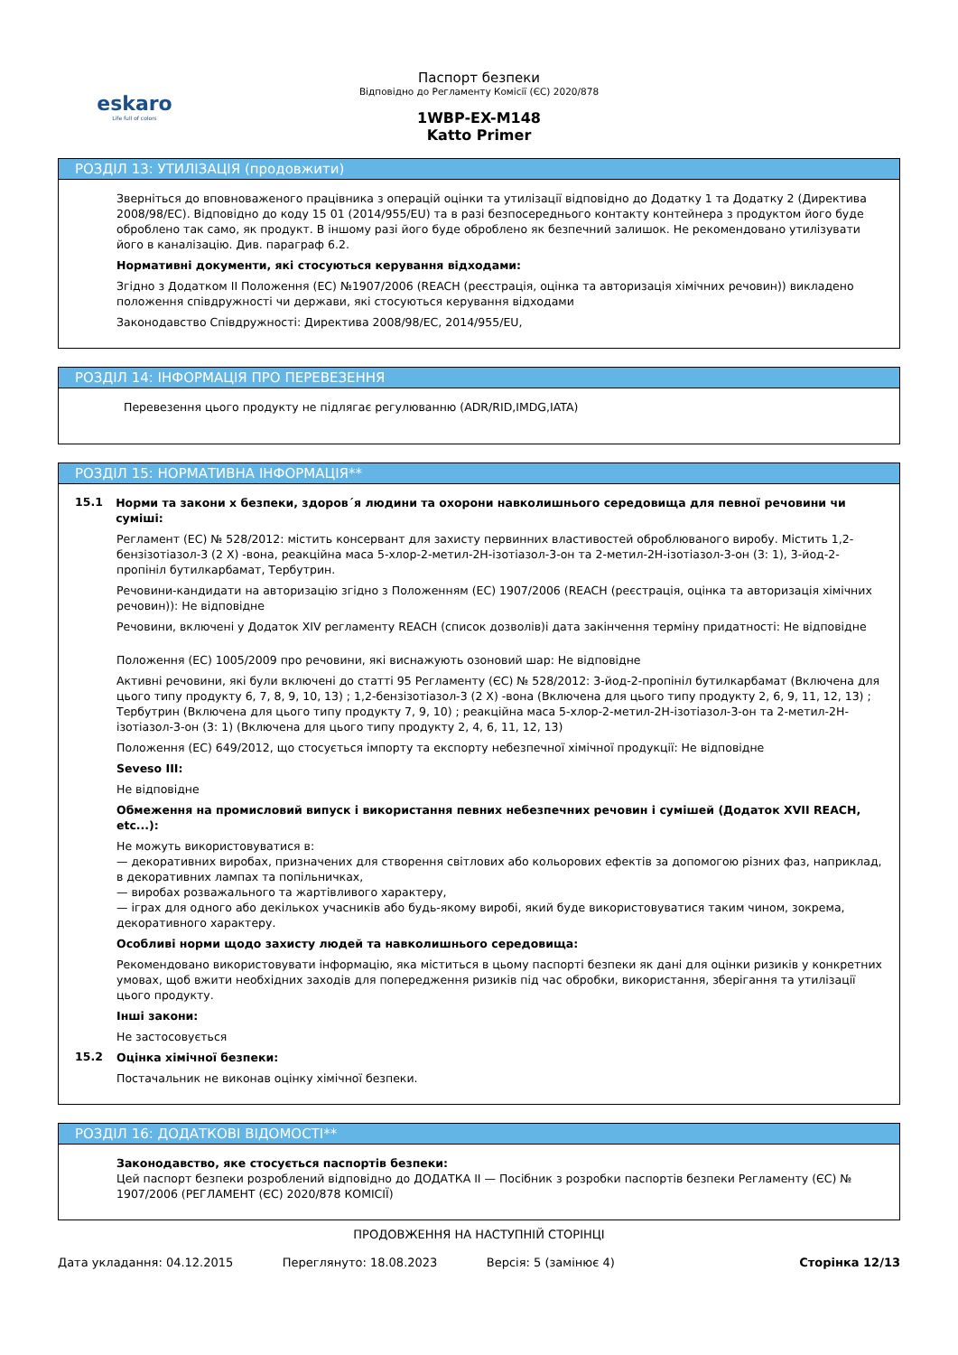eskaro
Life full of colors
Паспорт безпеки
Відповідно до Регламенту Комісії (ЄС) 2020/878
1WBP-EX-M148
Katto Primer
РОЗДІЛ 13: УТИЛІЗАЦІЯ (продовжити)
Зверніться до вповноваженого працівника з операцій оцінки та утилізації відповідно до Додатку 1 та Додатку 2 (Директива 2008/98/ЕС). Відповідно до коду 15 01 (2014/955/EU) та в разі безпосереднього контакту контейнера з продуктом його буде оброблено так само, як продукт. В іншому разі його буде оброблено як безпечний залишок. Не рекомендовано утилізувати його в каналізацію. Див. параграф 6.2.
Нормативні документи, які стосуються керування відходами:
Згідно з Додатком II Положення (ЕС) №1907/2006 (REACH (реєстрація, оцінка та авторизація хімічних речовин)) викладено положення співдружності чи держави, які стосуються керування відходами
Законодавство Співдружності: Директива 2008/98/ЕС, 2014/955/EU,
РОЗДІЛ 14: ІНФОРМАЦІЯ ПРО ПЕРЕВЕЗЕННЯ
Перевезення цього продукту не підлягає регулюванню (ADR/RID,IMDG,IATA)
РОЗДІЛ 15: НОРМАТИВНА ІНФОРМАЦІЯ**
15.1
Норми та закони х безпеки, здоров´я людини та охорони навколишнього середовища для певної речовини чи суміші:
Регламент (ЕС) № 528/2012: містить консервант для захисту первинних властивостей оброблюваного виробу. Містить 1,2-бензізотіазол-3 (2 Х) -вона, реакційна маса 5-хлор-2-метил-2Н-ізотіазол-3-он та 2-метил-2Н-ізотіазол-3-он (3: 1), 3-йод-2-пропініл бутилкарбамат, Тербутрин.
Речовини-кандидати на авторизацію згідно з Положенням (ЕС) 1907/2006 (REACH (реєстрація, оцінка та авторизація хімічних речовин)): Не відповідне
Речовини, включені у Додаток XIV регламенту REACH (список дозволів)і дата закінчення терміну придатності: Не відповідне
Положення (ЕС) 1005/2009 про речовини, які виснажують озоновий шар: Не відповідне
Активні речовини, які були включені до статті 95 Регламенту (ЄС) № 528/2012: 3-йод-2-пропініл бутилкарбамат (Включена для цього типу продукту 6, 7, 8, 9, 10, 13) ; 1,2-бензізотіазол-3 (2 Х) -вона (Включена для цього типу продукту 2, 6, 9, 11, 12, 13) ; Тербутрин (Включена для цього типу продукту 7, 9, 10) ; реакційна маса 5-хлор-2-метил-2Н-ізотіазол-3-он та 2-метил-2Н-ізотіазол-3-он (3: 1) (Включена для цього типу продукту 2, 4, 6, 11, 12, 13)
Положення (ЕС) 649/2012, що стосується імпорту та експорту небезпечної хімічної продукції: Не відповідне
Seveso III:
Не відповідне
Обмеження на промисловий випуск і використання певних небезпечних речовин і сумішей (Додаток XVII REACH, etc...):
Не можуть використовуватися в:
— декоративних виробах, призначених для створення світлових або кольорових ефектів за допомогою різних фаз, наприклад, в декоративних лампах та попільничках,
— виробах розважального та жартівливого характеру,
— іграх для одного або декількох учасників або будь-якому виробі, який буде використовуватися таким чином, зокрема, декоративного характеру.
Особливі норми щодо захисту людей та навколишнього середовища:
Рекомендовано використовувати інформацію, яка міститься в цьому паспорті безпеки як дані для оцінки ризиків у конкретних умовах, щоб вжити необхідних заходів для попередження ризиків під час обробки, використання, зберігання та утилізації цього продукту.
Інші закони:
Не застосовується
15.2
Оцінка хімічної безпеки:
Постачальник не виконав оцінку хімічної безпеки.
РОЗДІЛ 16: ДОДАТКОВІ ВІДОМОСТІ**
Законодавство, яке стосується паспортів безпеки:
Цей паспорт безпеки розроблений відповідно до ДОДАТКА II — Посібник з розробки паспортів безпеки Регламенту (ЄС) № 1907/2006 (РЕГЛАМЕНТ (ЄС) 2020/878 КОМІСІЇ)
ПРОДОВЖЕННЯ НА НАСТУПНІЙ СТОРІНЦІ
Дата укладання: 04.12.2015 Переглянуто: 18.08.2023 Версія: 5 (замінює 4) Сторінка 12/13